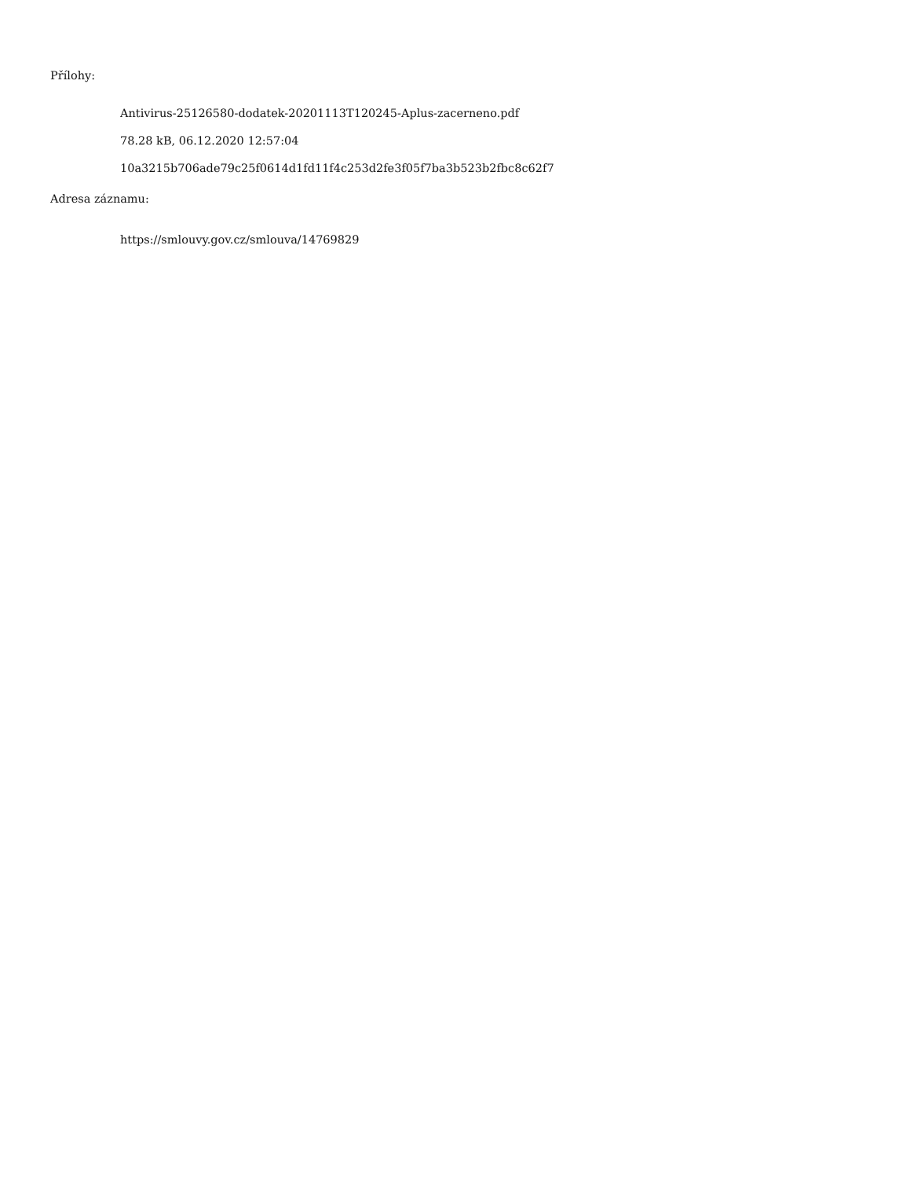Přílohy:
Antivirus-25126580-dodatek-20201113T120245-Aplus-zacerneno.pdf
78.28 kB, 06.12.2020 12:57:04
10a3215b706ade79c25f0614d1fd11f4c253d2fe3f05f7ba3b523b2fbc8c62f7
Adresa záznamu:
https://smlouvy.gov.cz/smlouva/14769829